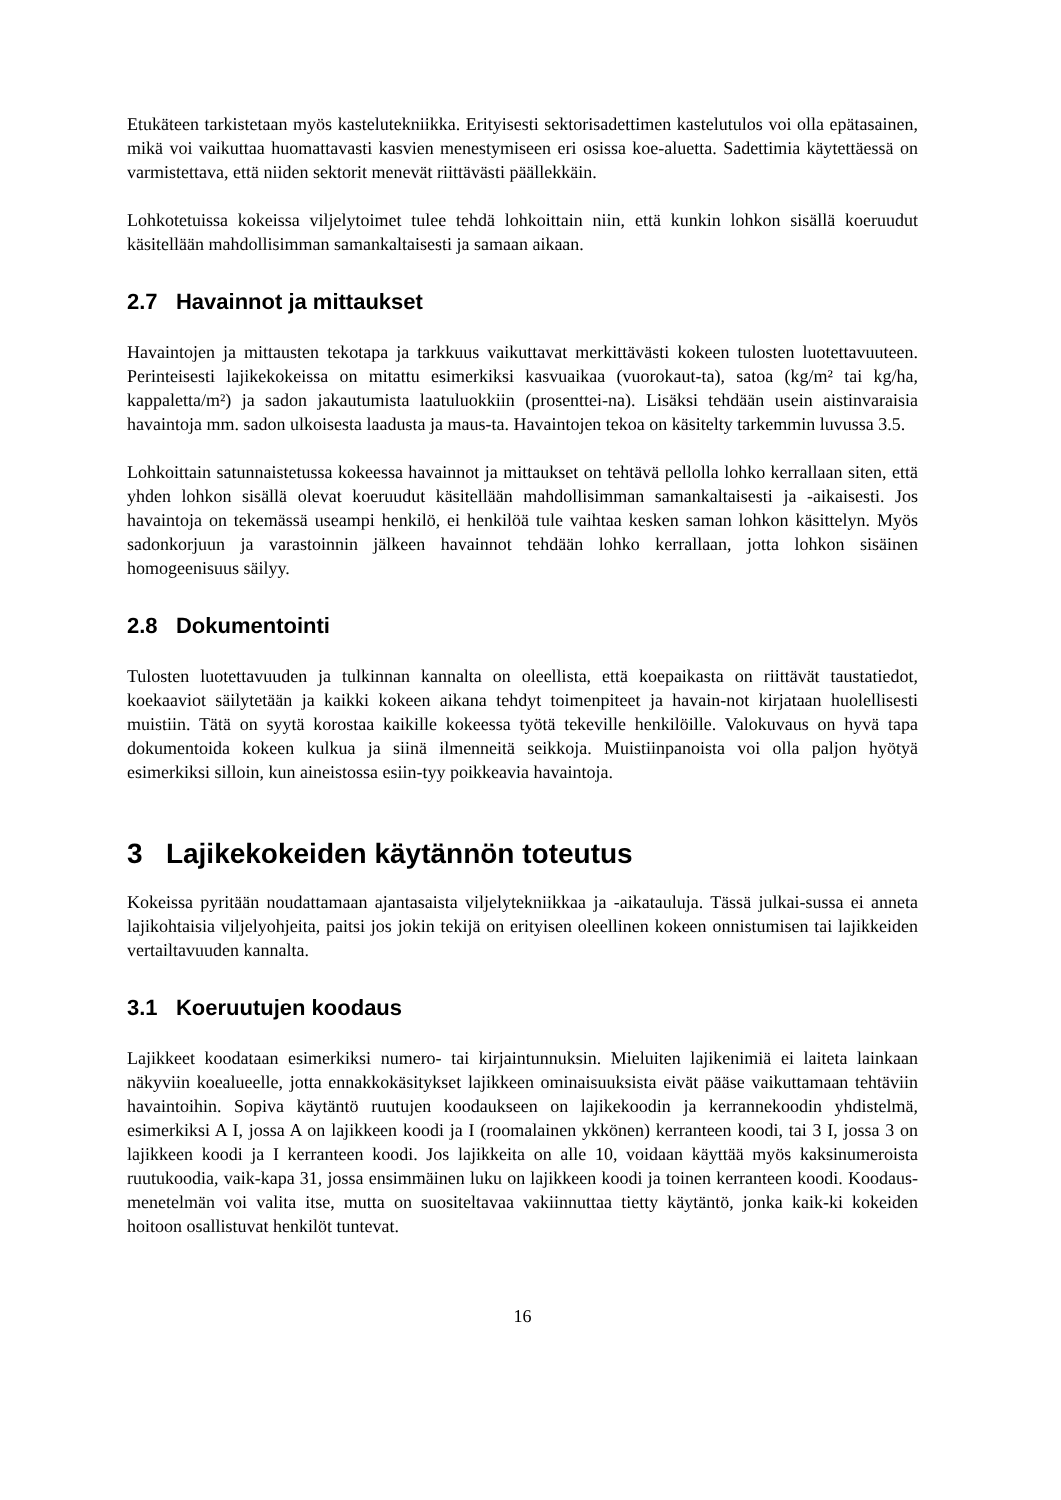Etukäteen tarkistetaan myös kastelutekniikka. Erityisesti sektorisadettimen kastelutulos voi olla epätasainen, mikä voi vaikuttaa huomattavasti kasvien menestymiseen eri osissa koe-aluetta. Sadettimia käytettäessä on varmistettava, että niiden sektorit menevät riittävästi päällekkäin.
Lohkotetuissa kokeissa viljelytoimet tulee tehdä lohkoittain niin, että kunkin lohkon sisällä koeruudut käsitellään mahdollisimman samankaltaisesti ja samaan aikaan.
2.7 Havainnot ja mittaukset
Havaintojen ja mittausten tekotapa ja tarkkuus vaikuttavat merkittävästi kokeen tulosten luotettavuuteen. Perinteisesti lajikekokeissa on mitattu esimerkiksi kasvuaikaa (vuorokaut-ta), satoa (kg/m² tai kg/ha, kappaletta/m²) ja sadon jakautumista laatuluokkiin (prosenttei-na). Lisäksi tehdään usein aistinvaraisia havaintoja mm. sadon ulkoisesta laadusta ja maus-ta. Havaintojen tekoa on käsitelty tarkemmin luvussa 3.5.
Lohkoittain satunnaistetussa kokeessa havainnot ja mittaukset on tehtävä pellolla lohko kerrallaan siten, että yhden lohkon sisällä olevat koeruudut käsitellään mahdollisimman samankaltaisesti ja -aikaisesti. Jos havaintoja on tekemässä useampi henkilö, ei henkilöä tule vaihtaa kesken saman lohkon käsittelyn. Myös sadonkorjuun ja varastoinnin jälkeen havainnot tehdään lohko kerrallaan, jotta lohkon sisäinen homogeenisuus säilyy.
2.8 Dokumentointi
Tulosten luotettavuuden ja tulkinnan kannalta on oleellista, että koepaikasta on riittävät taustatiedot, koekaaviot säilytetään ja kaikki kokeen aikana tehdyt toimenpiteet ja havain-not kirjataan huolellisesti muistiin. Tätä on syytä korostaa kaikille kokeessa työtä tekeville henkilöille. Valokuvaus on hyvä tapa dokumentoida kokeen kulkua ja siinä ilmenneitä seikkoja. Muistiinpanoista voi olla paljon hyötyä esimerkiksi silloin, kun aineistossa esiin-tyy poikkeavia havaintoja.
3 Lajikekokeiden käytännön toteutus
Kokeissa pyritään noudattamaan ajantasaista viljelytekniikkaa ja -aikatauluja. Tässä julkai-sussa ei anneta lajikohtaisia viljelyohjeita, paitsi jos jokin tekijä on erityisen oleellinen kokeen onnistumisen tai lajikkeiden vertailtavuuden kannalta.
3.1 Koeruutujen koodaus
Lajikkeet koodataan esimerkiksi numero- tai kirjaintunnuksin. Mieluiten lajikenimiä ei laiteta lainkaan näkyviin koealueelle, jotta ennakkokäsitykset lajikkeen ominaisuuksista eivät pääse vaikuttamaan tehtäviin havaintoihin. Sopiva käytäntö ruutujen koodaukseen on lajikekoodin ja kerrannekoodin yhdistelmä, esimerkiksi A I, jossa A on lajikkeen koodi ja I (roomalainen ykkönen) kerranteen koodi, tai 3 I, jossa 3 on lajikkeen koodi ja I kerranteen koodi. Jos lajikkeita on alle 10, voidaan käyttää myös kaksinumeroista ruutukoodia, vaik-kapa 31, jossa ensimmäinen luku on lajikkeen koodi ja toinen kerranteen koodi. Koodaus-menetelmän voi valita itse, mutta on suositeltavaa vakiinnuttaa tietty käytäntö, jonka kaik-ki kokeiden hoitoon osallistuvat henkilöt tuntevat.
16